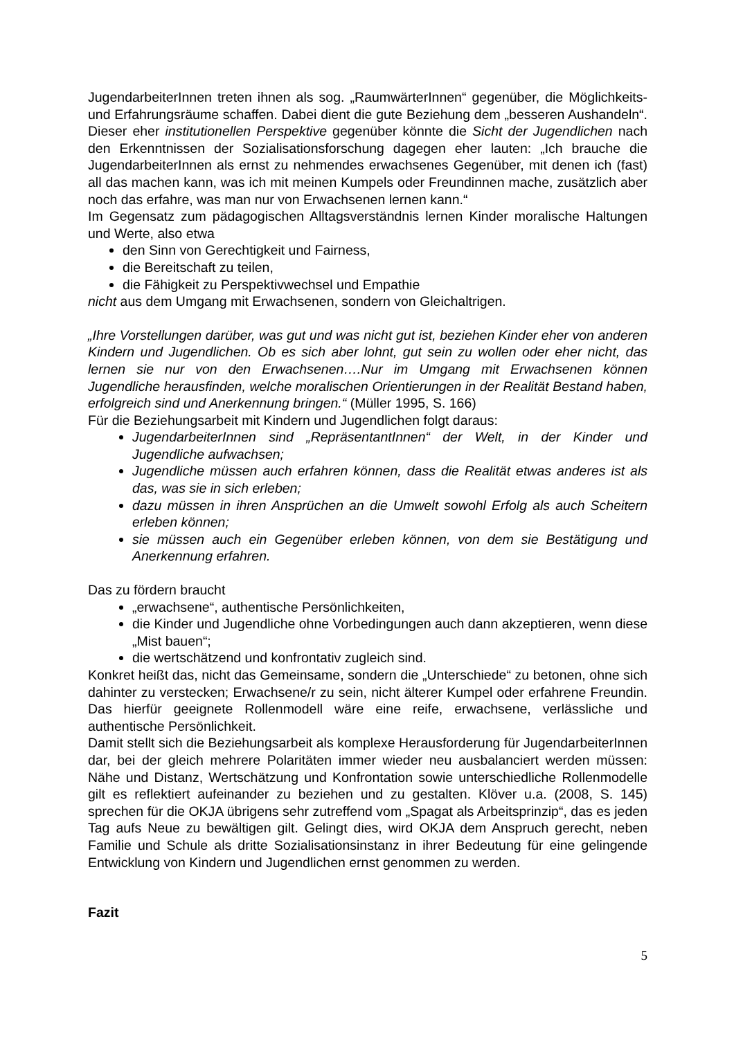JugendarbeiterInnen treten ihnen als sog. „RaumwärterInnen“ gegenüber, die Möglichkeits- und Erfahrungsräume schaffen. Dabei dient die gute Beziehung dem „besseren Aushandeln“. Dieser eher institutionellen Perspektive gegenüber könnte die Sicht der Jugendlichen nach den Erkenntnissen der Sozialisationsforschung dagegen eher lauten: „Ich brauche die JugendarbeiterInnen als ernst zu nehmendes erwachsenes Gegenüber, mit denen ich (fast) all das machen kann, was ich mit meinen Kumpels oder Freundinnen mache, zusätzlich aber noch das erfahre, was man nur von Erwachsenen lernen kann.“
Im Gegensatz zum pädagogischen Alltagsverständnis lernen Kinder moralische Haltungen und Werte, also etwa
den Sinn von Gerechtigkeit und Fairness,
die Bereitschaft zu teilen,
die Fähigkeit zu Perspektivwechsel und Empathie
nicht aus dem Umgang mit Erwachsenen, sondern von Gleichaltrigen.
„Ihre Vorstellungen darüber, was gut und was nicht gut ist, beziehen Kinder eher von anderen Kindern und Jugendlichen. Ob es sich aber lohnt, gut sein zu wollen oder eher nicht, das lernen sie nur von den Erwachsenen….Nur im Umgang mit Erwachsenen können Jugendliche herausfinden, welche moralischen Orientierungen in der Realität Bestand haben, erfolgreich sind und Anerkennung bringen.“ (Müller 1995, S. 166)
Für die Beziehungsarbeit mit Kindern und Jugendlichen folgt daraus:
JugendarbeiterInnen sind „RepräsentantInnen“ der Welt, in der Kinder und Jugendliche aufwachsen;
Jugendliche müssen auch erfahren können, dass die Realität etwas anderes ist als das, was sie in sich erleben;
dazu müssen in ihren Ansprüchen an die Umwelt sowohl Erfolg als auch Scheitern erleben können;
sie müssen auch ein Gegenüber erleben können, von dem sie Bestätigung und Anerkennung erfahren.
Das zu fördern braucht
„erwachsene“, authentische Persönlichkeiten,
die Kinder und Jugendliche ohne Vorbedingungen auch dann akzeptieren, wenn diese „Mist bauen“;
die wertschätzend und konfrontativ zugleich sind.
Konkret heißt das, nicht das Gemeinsame, sondern die „Unterschiede“ zu betonen, ohne sich dahinter zu verstecken; Erwachsene/r zu sein, nicht älterer Kumpel oder erfahrene Freundin. Das hierfür geeignete Rollenmodell wäre eine reife, erwachsene, verlässliche und authentische Persönlichkeit.
Damit stellt sich die Beziehungsarbeit als komplexe Herausforderung für JugendarbeiterInnen dar, bei der gleich mehrere Polaritäten immer wieder neu ausbalanciert werden müssen: Nähe und Distanz, Wertschätzung und Konfrontation sowie unterschiedliche Rollenmodelle gilt es reflektiert aufeinander zu beziehen und zu gestalten. Klöver u.a. (2008, S. 145) sprechen für die OKJA übrigens sehr zutreffend vom „Spagat als Arbeitsprinzip“, das es jeden Tag aufs Neue zu bewältigen gilt. Gelingt dies, wird OKJA dem Anspruch gerecht, neben Familie und Schule als dritte Sozialisationsinstanz in ihrer Bedeutung für eine gelingende Entwicklung von Kindern und Jugendlichen ernst genommen zu werden.
Fazit
5